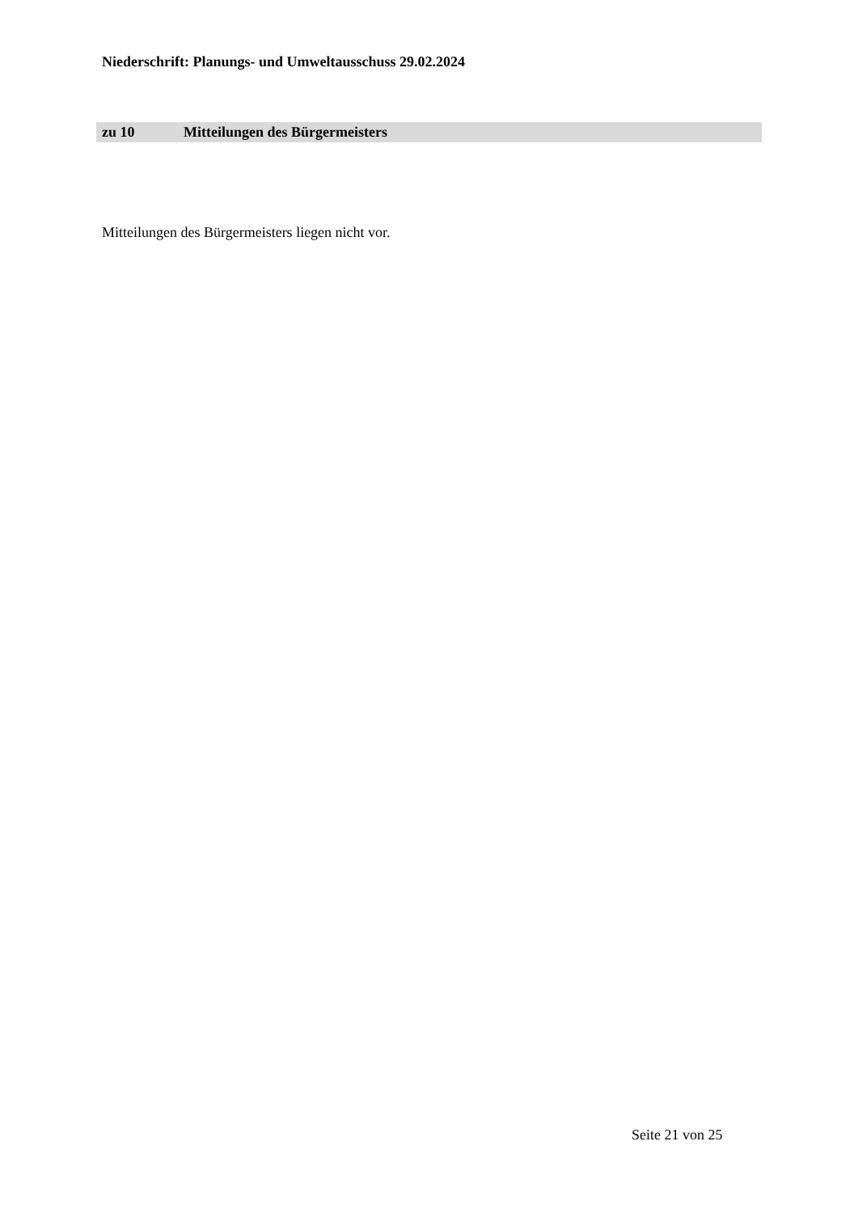Niederschrift: Planungs- und Umweltausschuss 29.02.2024
zu 10 Mitteilungen des Bürgermeisters
Mitteilungen des Bürgermeisters liegen nicht vor.
Seite 21 von 25